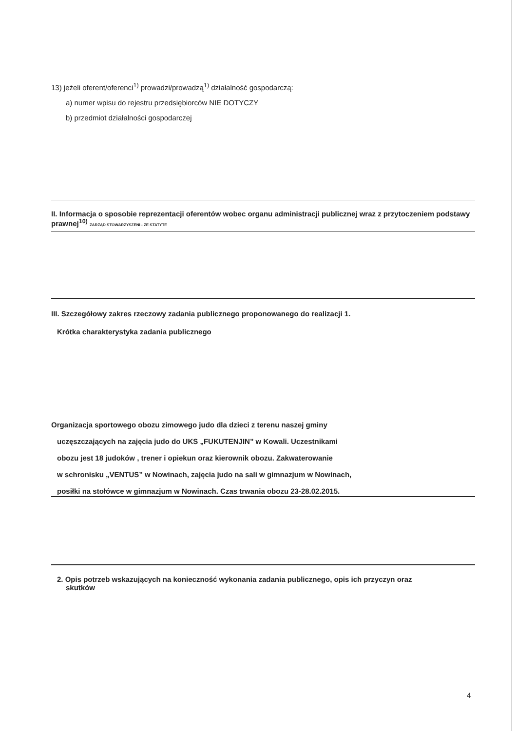13) jeżeli oferent/oferenci<sup>1)</sup> prowadzi/prowadzą<sup>1)</sup> działalność gospodarczą:
a) numer wpisu do rejestru przedsiębiorców NIE DOTYCZY
b) przedmiot działalności gospodarczej
II. Informacja o sposobie reprezentacji oferentów wobec organu administracji publicznej wraz z przytoczeniem podstawy prawnej<sup>10)</sup> ZARZĄD STOWARZYSZENI - ZE STATYTE
III. Szczegółowy zakres rzeczowy zadania publicznego proponowanego do realizacji 1.
Krótka charakterystyka zadania publicznego
Organizacja sportowego obozu zimowego judo dla dzieci z terenu naszej gminy
uczęszczających na zajęcia judo do UKS „FUKUTENJIN” w Kowali. Uczestnikami
obozu jest 18 judoków , trener i opiekun oraz kierownik obozu. Zakwaterowanie
w schronisku „VENTUS” w Nowinach, zajęcia judo na sali w gimnazjum w Nowinach,
posiłki na stołówce w gimnazjum w Nowinach. Czas trwania obozu 23-28.02.2015.
2. Opis potrzeb wskazujących na konieczność wykonania zadania publicznego, opis ich przyczyn oraz
skutków
4